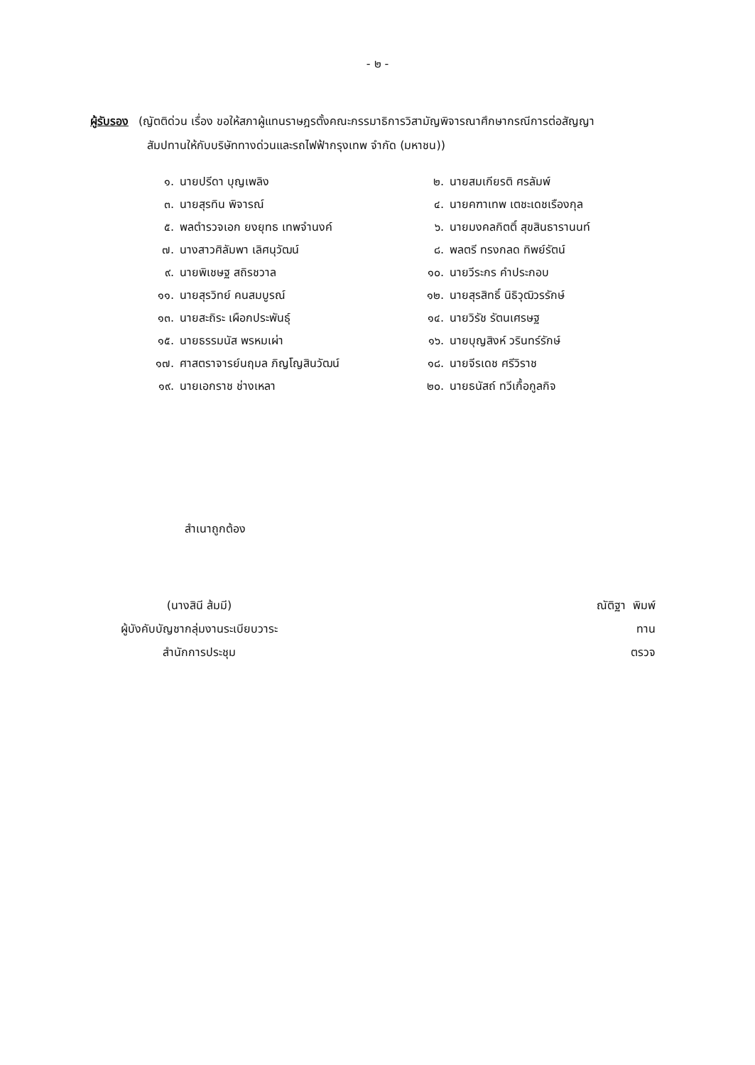- ๒ -
ผู้รับรอง (ญัตติด่วน เรื่อง ขอให้สภาผู้แทนราษฎรตั้งคณะกรรมาธิการวิสามัญพิจารณาศึกษากรณีการต่อสัญญา
สัมปทานให้กับบริษัททางด่วนและรถไฟฟ้ากรุงเทพ จำกัด (มหาชน))
๑. นายปรีดา บุญเพลิง
๒. นายสมเกียรติ ศรลัมพ์
๓. นายสุรทิน พิจารณ์
๔. นายคฑาเทพ เตชะเดชเรืองกุล
๕. พลตำรวจเอก ยงยุทธ เทพจำนงค์
๖. นายมงคลกิตติ์ สุขสินธารานนท์
๗. นางสาวศิลัมพา เลิศนุวัฒน์
๘. พลตรี ทรงกลด ทิพย์รัตน์
๙. นายพิเชษฐ สถิรชวาล
๑๐. นายวีระกร คำประกอบ
๑๑. นายสุรวิทย์ คนสมบูรณ์
๑๒. นายสุรสิทธิ์ นิธิวุฒิวรรักษ์
๑๓. นายสะถิระ เผือกประพันธุ์
๑๔. นายวิรัช รัตนเศรษฐ
๑๕. นายธรรมนัส พรหมเผ่า
๑๖. นายบุญสิงห์ วรินทร์รักษ์
๑๗. ศาสตราจารย์นฤมล ภิญโญสินวัฒน์
๑๘. นายจีรเดช ศรีวิราช
๑๙. นายเอกราช ช่างเหลา
๒๐. นายธนัสถ์ ทวีเกื้อกูลกิจ
สำเนาถูกต้อง
(นางสินี ส้มมี)
ผู้บังคับบัญชากลุ่มงานระเบียบวาระ
สำนักการประชุม
ณัติฐา พิมพ์
ทาน
ตรวจ